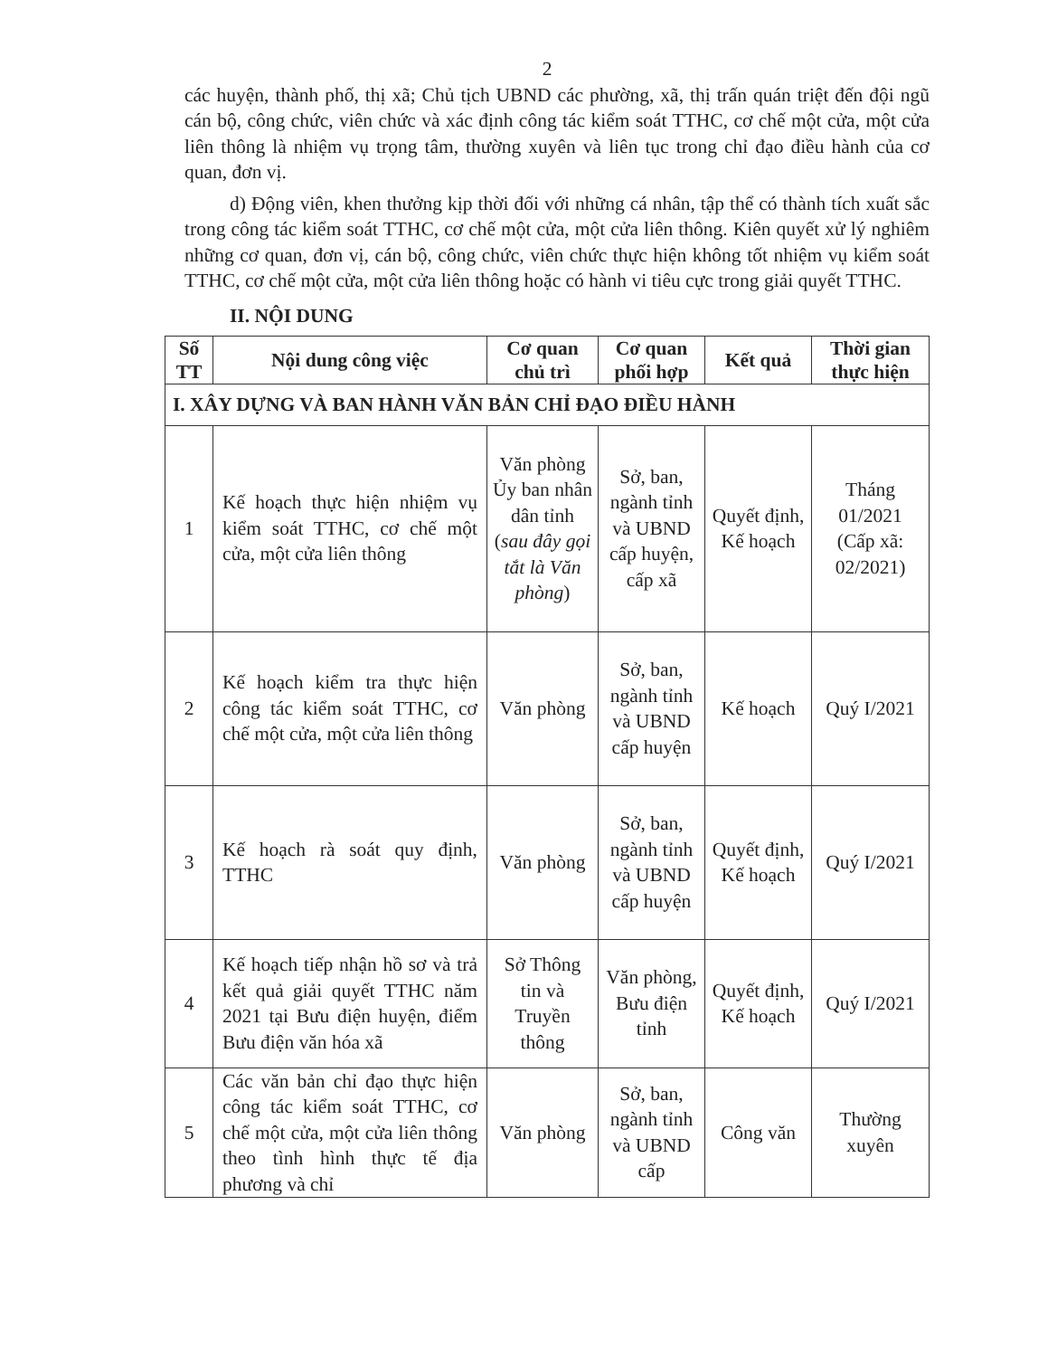2
các huyện, thành phố, thị xã; Chủ tịch UBND các phường, xã, thị trấn quán triệt đến đội ngũ cán bộ, công chức, viên chức và xác định công tác kiểm soát TTHC, cơ chế một cửa, một cửa liên thông là nhiệm vụ trọng tâm, thường xuyên và liên tục trong chỉ đạo điều hành của cơ quan, đơn vị.
d) Động viên, khen thưởng kịp thời đối với những cá nhân, tập thể có thành tích xuất sắc trong công tác kiểm soát TTHC, cơ chế một cửa, một cửa liên thông. Kiên quyết xử lý nghiêm những cơ quan, đơn vị, cán bộ, công chức, viên chức thực hiện không tốt nhiệm vụ kiểm soát TTHC, cơ chế một cửa, một cửa liên thông hoặc có hành vi tiêu cực trong giải quyết TTHC.
II. NỘI DUNG
| Số TT | Nội dung công việc | Cơ quan chủ trì | Cơ quan phối hợp | Kết quả | Thời gian thực hiện |
| --- | --- | --- | --- | --- | --- |
| I. XÂY DỰNG VÀ BAN HÀNH VĂN BẢN CHỈ ĐẠO ĐIỀU HÀNH | | | | | |
| 1 | Kế hoạch thực hiện nhiệm vụ kiểm soát TTHC, cơ chế một cửa, một cửa liên thông | Văn phòng Ủy ban nhân dân tỉnh ( sau đây gọi tắt là Văn phòng ) | Sở, ban, ngành tỉnh và UBND cấp huyện, cấp xã | Quyết định, Kế hoạch | Tháng 01/2021 (Cấp xã: 02/2021) |
| 2 | Kế hoạch kiểm tra thực hiện công tác kiểm soát TTHC, cơ chế một cửa, một cửa liên thông | Văn phòng | Sở, ban, ngành tỉnh và UBND cấp huyện | Kế hoạch | Quý I/2021 |
| 3 | Kế hoạch rà soát quy định, TTHC | Văn phòng | Sở, ban, ngành tỉnh và UBND cấp huyện | Quyết định, Kế hoạch | Quý I/2021 |
| 4 | Kế hoạch tiếp nhận hồ sơ và trả kết quả giải quyết TTHC năm 2021 tại Bưu điện huyện, điểm Bưu điện văn hóa xã | Sở Thông tin và Truyền thông | Văn phòng, Bưu điện tỉnh | Quyết định, Kế hoạch | Quý I/2021 |
| 5 | Các văn bản chỉ đạo thực hiện công tác kiểm soát TTHC, cơ chế một cửa, một cửa liên thông theo tình hình thực tế địa phương và chỉ | Văn phòng | Sở, ban, ngành tỉnh và UBND cấp | Công văn | Thường xuyên |